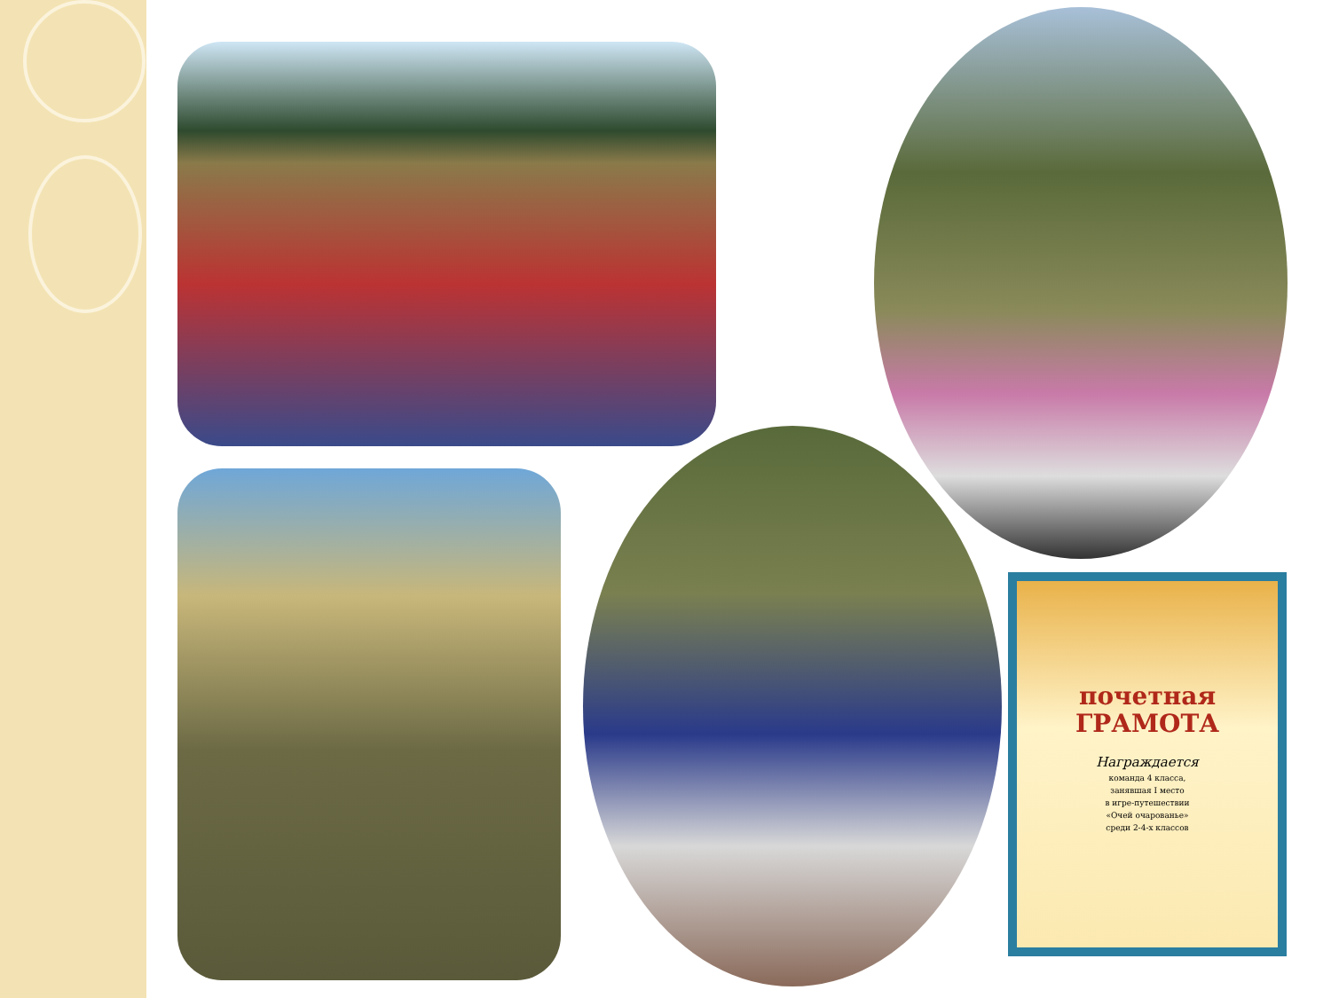почетная
ГРАМОТА
Награждается
команда 4 класса,
занявшая I место
в игре-путешествии
«Очей очарованье»
среди 2-4-х классов